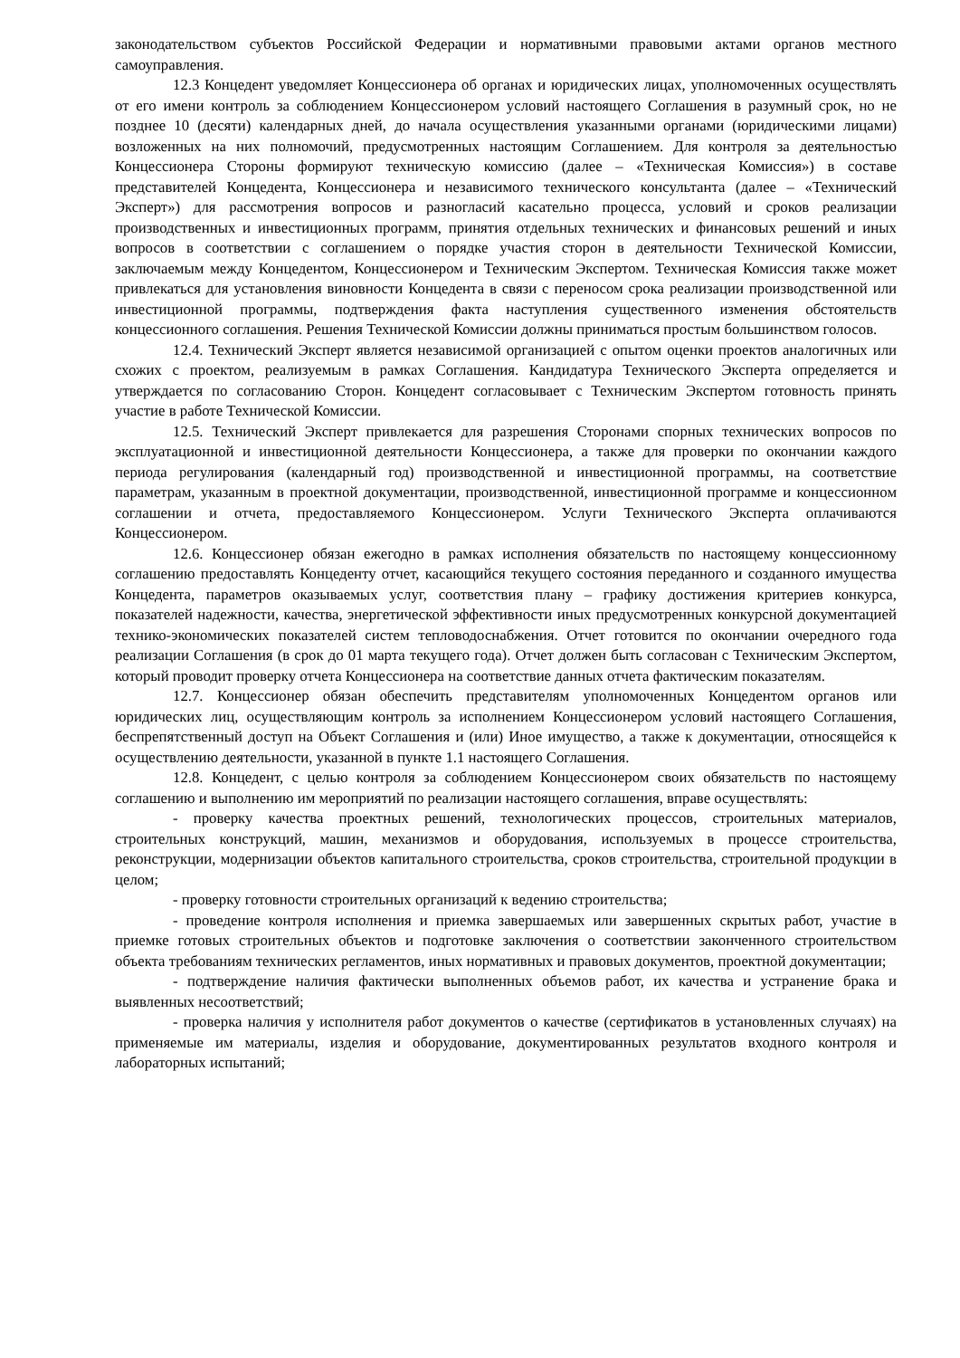законодательством субъектов Российской Федерации и нормативными правовыми актами органов местного самоуправления.
12.3 Концедент уведомляет Концессионера об органах и юридических лицах, уполномоченных осуществлять от его имени контроль за соблюдением Концессионером условий настоящего Соглашения в разумный срок, но не позднее 10 (десяти) календарных дней, до начала осуществления указанными органами (юридическими лицами) возложенных на них полномочий, предусмотренных настоящим Соглашением. Для контроля за деятельностью Концессионера Стороны формируют техническую комиссию (далее – «Техническая Комиссия») в составе представителей Концедента, Концессионера и независимого технического консультанта (далее – «Технический Эксперт») для рассмотрения вопросов и разногласий касательно процесса, условий и сроков реализации производственных и инвестиционных программ, принятия отдельных технических и финансовых решений и иных вопросов в соответствии с соглашением о порядке участия сторон в деятельности Технической Комиссии, заключаемым между Концедентом, Концессионером и Техническим Экспертом. Техническая Комиссия также может привлекаться для установления виновности Концедента в связи с переносом срока реализации производственной или инвестиционной программы, подтверждения факта наступления существенного изменения обстоятельств концессионного соглашения. Решения Технической Комиссии должны приниматься простым большинством голосов.
12.4. Технический Эксперт является независимой организацией с опытом оценки проектов аналогичных или схожих с проектом, реализуемым в рамках Соглашения. Кандидатура Технического Эксперта определяется и утверждается по согласованию Сторон. Концедент согласовывает с Техническим Экспертом готовность принять участие в работе Технической Комиссии.
12.5. Технический Эксперт привлекается для разрешения Сторонами спорных технических вопросов по эксплуатационной и инвестиционной деятельности Концессионера, а также для проверки по окончании каждого периода регулирования (календарный год) производственной и инвестиционной программы, на соответствие параметрам, указанным в проектной документации, производственной, инвестиционной программе и концессионном соглашении и отчета, предоставляемого Концессионером. Услуги Технического Эксперта оплачиваются Концессионером.
12.6. Концессионер обязан ежегодно в рамках исполнения обязательств по настоящему концессионному соглашению предоставлять Концеденту отчет, касающийся текущего состояния переданного и созданного имущества Концедента, параметров оказываемых услуг, соответствия плану – графику достижения критериев конкурса, показателей надежности, качества, энергетической эффективности иных предусмотренных конкурсной документацией технико-экономических показателей систем тепловодоснабжения. Отчет готовится по окончании очередного года реализации Соглашения (в срок до 01 марта текущего года). Отчет должен быть согласован с Техническим Экспертом, который проводит проверку отчета Концессионера на соответствие данных отчета фактическим показателям.
12.7. Концессионер обязан обеспечить представителям уполномоченных Концедентом органов или юридических лиц, осуществляющим контроль за исполнением Концессионером условий настоящего Соглашения, беспрепятственный доступ на Объект Соглашения и (или) Иное имущество, а также к документации, относящейся к осуществлению деятельности, указанной в пункте 1.1 настоящего Соглашения.
12.8. Концедент, с целью контроля за соблюдением Концессионером своих обязательств по настоящему соглашению и выполнению им мероприятий по реализации настоящего соглашения, вправе осуществлять:
- проверку качества проектных решений, технологических процессов, строительных материалов, строительных конструкций, машин, механизмов и оборудования, используемых в процессе строительства, реконструкции, модернизации объектов капитального строительства, сроков строительства, строительной продукции в целом;
- проверку готовности строительных организаций к ведению строительства;
- проведение контроля исполнения и приемка завершаемых или завершенных скрытых работ, участие в приемке готовых строительных объектов и подготовке заключения о соответствии законченного строительством объекта требованиям технических регламентов, иных нормативных и правовых документов, проектной документации;
- подтверждение наличия фактически выполненных объемов работ, их качества и устранение брака и выявленных несоответствий;
- проверка наличия у исполнителя работ документов о качестве (сертификатов в установленных случаях) на применяемые им материалы, изделия и оборудование, документированных результатов входного контроля и лабораторных испытаний;